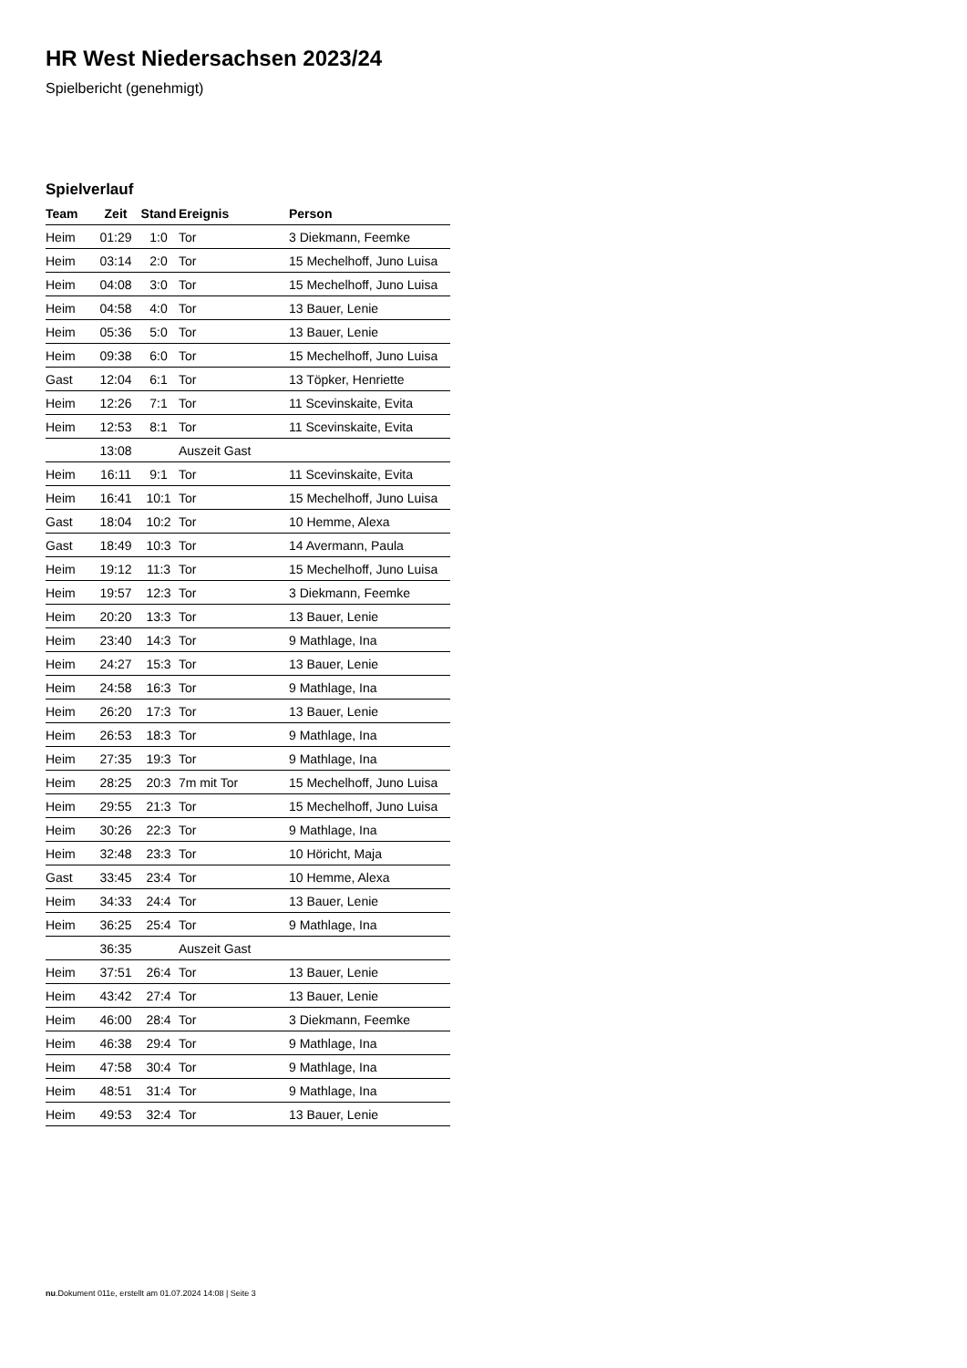HR West Niedersachsen 2023/24
Spielbericht (genehmigt)
Spielverlauf
| Team | Zeit | Stand | Ereignis | Person |
| --- | --- | --- | --- | --- |
| Heim | 01:29 | 1:0 | Tor | 3 Diekmann, Feemke |
| Heim | 03:14 | 2:0 | Tor | 15 Mechelhoff, Juno Luisa |
| Heim | 04:08 | 3:0 | Tor | 15 Mechelhoff, Juno Luisa |
| Heim | 04:58 | 4:0 | Tor | 13 Bauer, Lenie |
| Heim | 05:36 | 5:0 | Tor | 13 Bauer, Lenie |
| Heim | 09:38 | 6:0 | Tor | 15 Mechelhoff, Juno Luisa |
| Gast | 12:04 | 6:1 | Tor | 13 Töpker, Henriette |
| Heim | 12:26 | 7:1 | Tor | 11 Scevinskaite, Evita |
| Heim | 12:53 | 8:1 | Tor | 11 Scevinskaite, Evita |
| | 13:08 | | Auszeit Gast | |
| Heim | 16:11 | 9:1 | Tor | 11 Scevinskaite, Evita |
| Heim | 16:41 | 10:1 | Tor | 15 Mechelhoff, Juno Luisa |
| Gast | 18:04 | 10:2 | Tor | 10 Hemme, Alexa |
| Gast | 18:49 | 10:3 | Tor | 14 Avermann, Paula |
| Heim | 19:12 | 11:3 | Tor | 15 Mechelhoff, Juno Luisa |
| Heim | 19:57 | 12:3 | Tor | 3 Diekmann, Feemke |
| Heim | 20:20 | 13:3 | Tor | 13 Bauer, Lenie |
| Heim | 23:40 | 14:3 | Tor | 9 Mathlage, Ina |
| Heim | 24:27 | 15:3 | Tor | 13 Bauer, Lenie |
| Heim | 24:58 | 16:3 | Tor | 9 Mathlage, Ina |
| Heim | 26:20 | 17:3 | Tor | 13 Bauer, Lenie |
| Heim | 26:53 | 18:3 | Tor | 9 Mathlage, Ina |
| Heim | 27:35 | 19:3 | Tor | 9 Mathlage, Ina |
| Heim | 28:25 | 20:3 | 7m mit Tor | 15 Mechelhoff, Juno Luisa |
| Heim | 29:55 | 21:3 | Tor | 15 Mechelhoff, Juno Luisa |
| Heim | 30:26 | 22:3 | Tor | 9 Mathlage, Ina |
| Heim | 32:48 | 23:3 | Tor | 10 Höricht, Maja |
| Gast | 33:45 | 23:4 | Tor | 10 Hemme, Alexa |
| Heim | 34:33 | 24:4 | Tor | 13 Bauer, Lenie |
| Heim | 36:25 | 25:4 | Tor | 9 Mathlage, Ina |
| | 36:35 | | Auszeit Gast | |
| Heim | 37:51 | 26:4 | Tor | 13 Bauer, Lenie |
| Heim | 43:42 | 27:4 | Tor | 13 Bauer, Lenie |
| Heim | 46:00 | 28:4 | Tor | 3 Diekmann, Feemke |
| Heim | 46:38 | 29:4 | Tor | 9 Mathlage, Ina |
| Heim | 47:58 | 30:4 | Tor | 9 Mathlage, Ina |
| Heim | 48:51 | 31:4 | Tor | 9 Mathlage, Ina |
| Heim | 49:53 | 32:4 | Tor | 13 Bauer, Lenie |
nu.Dokument 011e, erstellt am 01.07.2024 14:08 | Seite 3